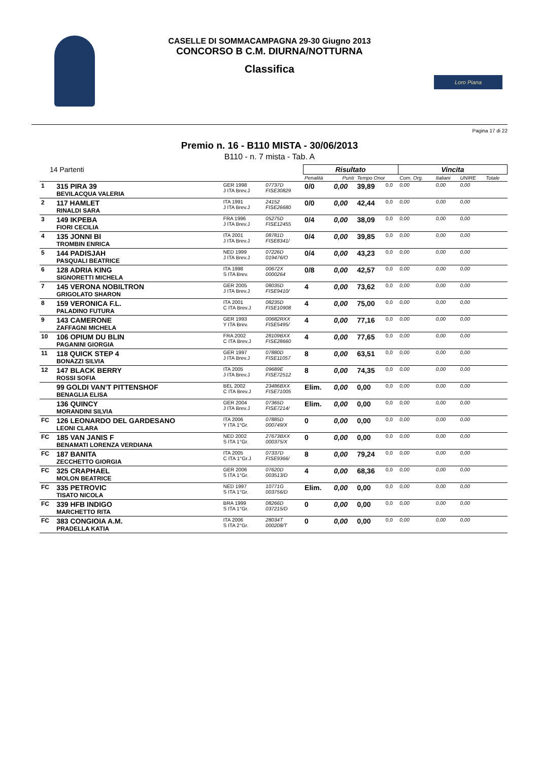Loro Piana
CASELLE DI SOMMACAMPAGNA 29-30 Giugno 2013
CONCORSO B C.M. DIURNA/NOTTURNA
Classifica
Pagina 17 di 22
Premio n. 16 - B110 MISTA - 30/06/2013
B110 - n. 7 mista - Tab. A
| 14 Partenti | | | | Risultato | | | | Vincita | | | |
| --- | --- | --- | --- | --- | --- | --- | --- | --- | --- | --- | --- |
| | | | | Penalità | Punti | Tempo Onor | | Com. Org. | Italiani | UNIRE | Totale |
| 1 | 315 PIRA 39 BEVILACQUA VALERIA | GER 1998 J ITA Brev.J | 07737D FISE30829 | 0/0 | 0,00 | 39,89 | 0,0 | 0,00 | 0,00 | 0,00 | |
| 2 | 117 HAMLET RINALDI SARA | ITA 1991 J ITA Brev.J | 24152 FISE26680 | 0/0 | 0,00 | 42,44 | 0,0 | 0,00 | 0,00 | 0,00 | |
| 3 | 149 IKPEBA FIORI CECILIA | FRA 1996 J ITA Brev.J | 05275D FISE12455 | 0/4 | 0,00 | 38,09 | 0,0 | 0,00 | 0,00 | 0,00 | |
| 4 | 135 JONNI BI TROMBIN ENRICA | ITA 2001 J ITA Brev.J | 08781D FISE8341/ | 0/4 | 0,00 | 39,85 | 0,0 | 0,00 | 0,00 | 0,00 | |
| 5 | 144 PADISJAH PASQUALI BEATRICE | NED 1999 J ITA Brev.J | 07226D 019476/O | 0/4 | 0,00 | 43,23 | 0,0 | 0,00 | 0,00 | 0,00 | |
| 6 | 128 ADRIA KING SIGNORETTI MICHELA | ITA 1998 S ITA Brev. | 00672X 0000264 | 0/8 | 0,00 | 42,57 | 0,0 | 0,00 | 0,00 | 0,00 | |
| 7 | 145 VERONA NOBILTRON GRIGOLATO SHARON | GER 2005 J ITA Brev.J | 08035D FISE9410/ | 4 | 0,00 | 73,62 | 0,0 | 0,00 | 0,00 | 0,00 | |
| 8 | 159 VERONICA F.L. PALADINO FUTURA | ITA 2001 C ITA Brev.J | 08235D FISE10908 | 4 | 0,00 | 75,00 | 0,0 | 0,00 | 0,00 | 0,00 | |
| 9 | 143 CAMERONE ZAFFAGNI MICHELA | GER 1993 Y ITA Brev. | 00682RXX FISE5495/ | 4 | 0,00 | 77,16 | 0,0 | 0,00 | 0,00 | 0,00 | |
| 10 | 106 OPIUM DU BLIN PAGANINI GIORGIA | FRA 2002 C ITA Brev.J | 28109BXX FISE28660 | 4 | 0,00 | 77,65 | 0,0 | 0,00 | 0,00 | 0,00 | |
| 11 | 118 QUICK STEP 4 BONAZZI SILVIA | GER 1997 J ITA Brev.J | 07880D FISE11057 | 8 | 0,00 | 63,51 | 0,0 | 0,00 | 0,00 | 0,00 | |
| 12 | 147 BLACK BERRY ROSSI SOFIA | ITA 2005 J ITA Brev.J | 09689E FISE72512 | 8 | 0,00 | 74,35 | 0,0 | 0,00 | 0,00 | 0,00 | |
| | 99 GOLDI VAN'T PITTENSHOF BENAGLIA ELISA | BEL 2002 C ITA Brev.J | 23486BXX FISE71005 | Elim. | 0,00 | 0,00 | 0,0 | 0,00 | 0,00 | 0,00 | |
| | 136 QUINCY MORANDINI SILVIA | GER 2004 J ITA Brev.J | 07365D FISE7214/ | Elim. | 0,00 | 0,00 | 0,0 | 0,00 | 0,00 | 0,00 | |
| FC | 126 LEONARDO DEL GARDESANO LEONI CLARA | ITA 2006 Y ITA 1°Gr. | 07885D 000749/X | 0 | 0,00 | 0,00 | 0,0 | 0,00 | 0,00 | 0,00 | |
| FC | 185 VAN JANIS F BENAMATI LORENZA VERDIANA | NED 2002 S ITA 1°Gr. | 27673BXX 000375/X | 0 | 0,00 | 0,00 | 0,0 | 0,00 | 0,00 | 0,00 | |
| FC | 187 BANITA ZECCHETTO GIORGIA | ITA 2005 C ITA 1°Gr.J | 07337D FISE9366/ | 8 | 0,00 | 79,24 | 0,0 | 0,00 | 0,00 | 0,00 | |
| FC | 325 CRAPHAEL MOLON BEATRICE | GER 2006 S ITA 1°Gr. | 07620D 003513/D | 4 | 0,00 | 68,36 | 0,0 | 0,00 | 0,00 | 0,00 | |
| FC | 335 PETROVIC TISATO NICOLA | NED 1997 S ITA 1°Gr. | 10771G 003756/D | Elim. | 0,00 | 0,00 | 0,0 | 0,00 | 0,00 | 0,00 | |
| FC | 339 HFB INDIGO MARCHETTO RITA | BRA 1999 S ITA 1°Gr. | 08266D 037215/D | 0 | 0,00 | 0,00 | 0,0 | 0,00 | 0,00 | 0,00 | |
| FC | 383 CONGIOIA A.M. PRADELLA KATIA | ITA 2006 S ITA 2°Gr. | 28034T 000208/T | 0 | 0,00 | 0,00 | 0,0 | 0,00 | 0,00 | 0,00 | |